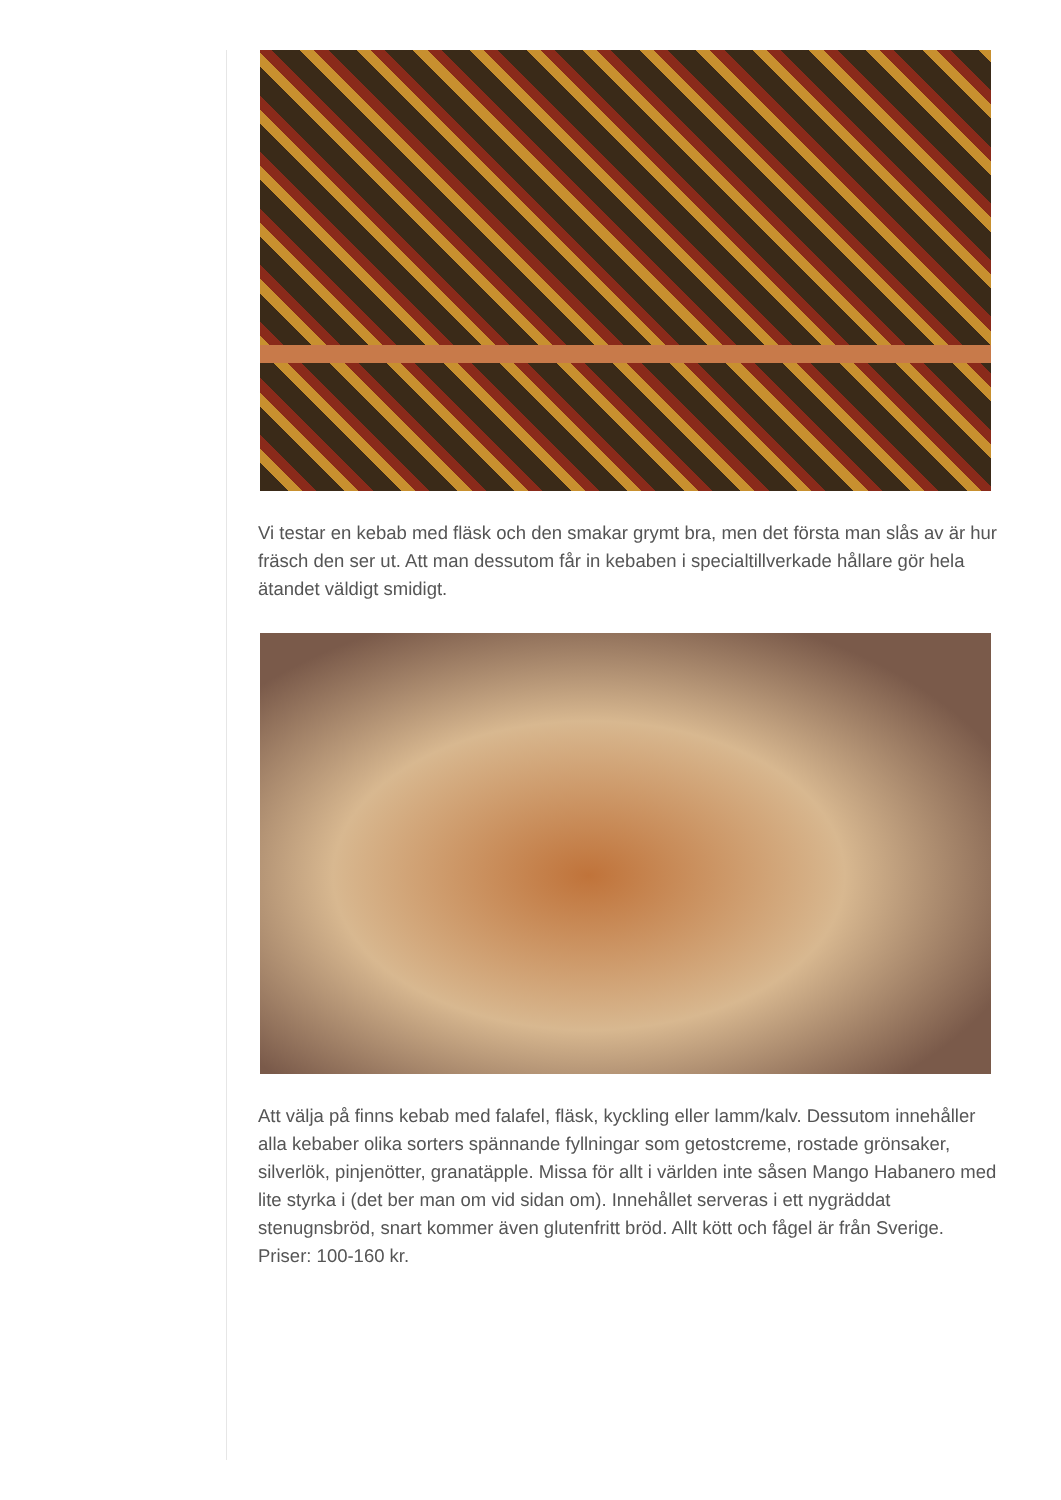Vi testar en kebab med fläsk och den smakar grymt bra, men det första man slås av är hur fräsch den ser ut. Att man dessutom får in kebaben i specialtillverkade hållare gör hela ätandet väldigt smidigt.
Att välja på finns kebab med falafel, fläsk, kyckling eller lamm/kalv. Dessutom innehåller alla kebaber olika sorters spännande fyllningar som getostcreme, rostade grönsaker, silverlök, pinjenötter, granatäpple. Missa för allt i världen inte såsen Mango Habanero med lite styrka i (det ber man om vid sidan om). Innehållet serveras i ett nygräddat stenugnsbröd, snart kommer även glutenfritt bröd. Allt kött och fågel är från Sverige. Priser: 100-160 kr.